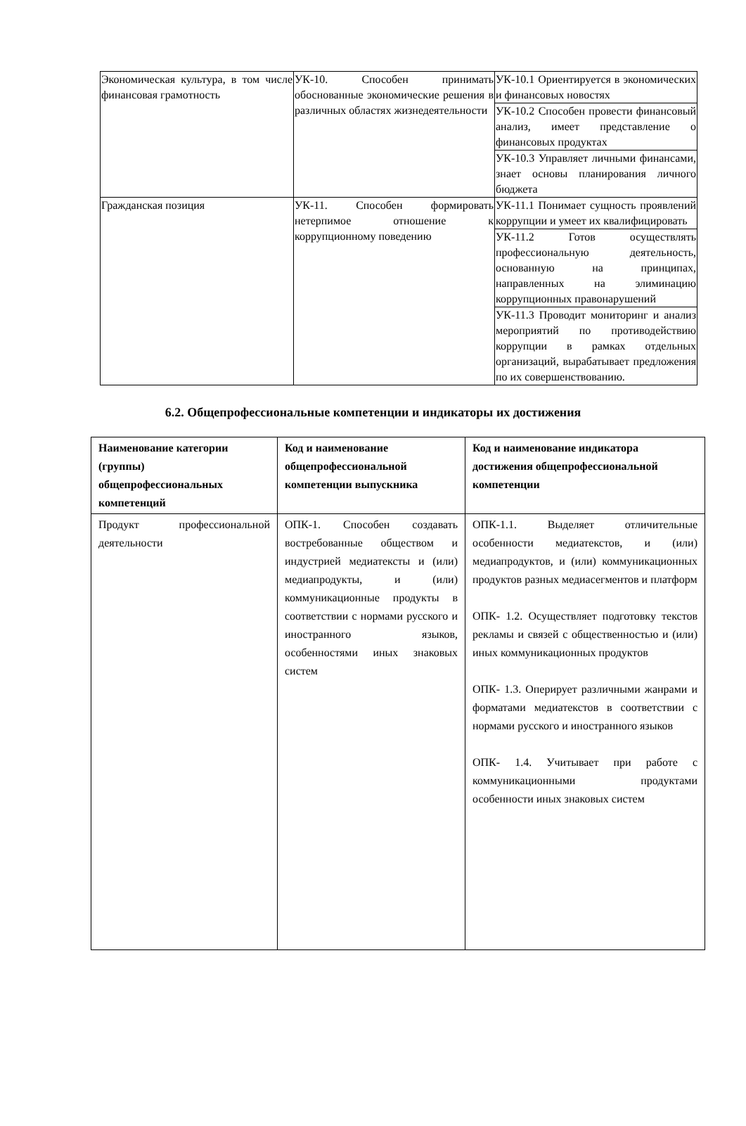| Экономическая культура, в том числе финансовая грамотность | УК-10. Способен принимать обоснованные экономические решения в различных областях жизнедеятельности | УК-10.1 Ориентируется в экономических и финансовых новостях |
| | | УК-10.2 Способен провести финансовый анализ, имеет представление о финансовых продуктах |
| | | УК-10.3 Управляет личными финансами, знает основы планирования личного бюджета |
| Гражданская позиция | УК-11. Способен формировать нетерпимое отношение к коррупционному поведению | УК-11.1 Понимает сущность проявлений коррупции и умеет их квалифицировать |
| | | УК-11.2 Готов осуществлять профессиональную деятельность, основанную на принципах, направленных на элиминацию коррупционных правонарушений |
| | | УК-11.3 Проводит мониторинг и анализ мероприятий по противодействию коррупции в рамках отдельных организаций, вырабатывает предложения по их совершенствованию. |
6.2. Общепрофессиональные компетенции и индикаторы их достижения
| Наименование категории (группы) общепрофессиональных компетенций | Код и наименование общепрофессиональной компетенции выпускника | Код и наименование индикатора достижения общепрофессиональной компетенции |
| --- | --- | --- |
| Продукт профессиональной деятельности | ОПК-1. Способен создавать востребованные обществом и индустрией медиатексты и (или) медиапродукты, и (или) коммуникационные продукты в соответствии с нормами русского и иностранного языков, особенностями иных знаковых систем | ОПК-1.1. Выделяет отличительные особенности медиатекстов, и (или) медиапродуктов, и (или) коммуникационных продуктов разных медиасегментов и платформ ОПК- 1.2. Осуществляет подготовку текстов рекламы и связей с общественностью и (или) иных коммуникационных продуктов ОПК- 1.3. Оперирует различными жанрами и форматами медиатекстов в соответствии с нормами русского и иностранного языков ОПК- 1.4. Учитывает при работе с коммуникационными продуктами особенности иных знаковых систем |